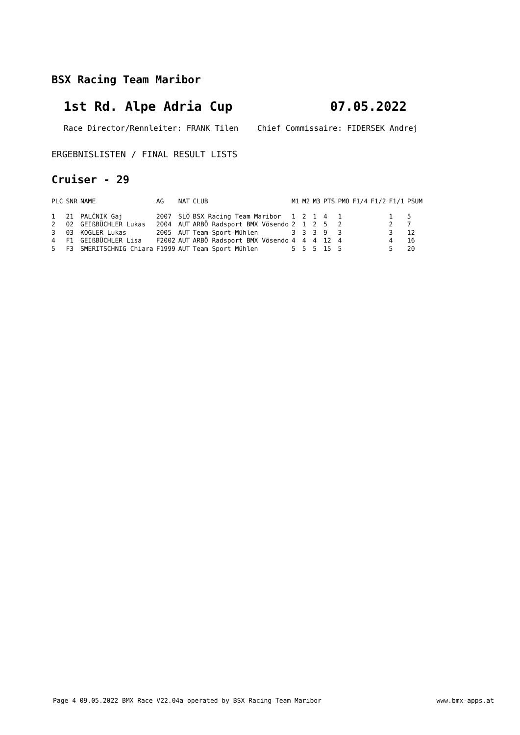BSX Racing Team Maribor
1st Rd. Alpe Adria Cup 07.05.2022
Race Director/Rennleiter: FRANK Tilen Chief Commissaire: FIDERSEK Andrej
ERGEBNISLISTEN / FINAL RESULT LISTS
Cruiser - 29
| PLC | SNR | NAME | AG | NAT | CLUB | M1 | M2 | M3 | PTS | PMO | F1/4 | F1/2 | F1/1 | PSUM |
| --- | --- | --- | --- | --- | --- | --- | --- | --- | --- | --- | --- | --- | --- | --- |
| 1 | 21 | PALČNIK Gaj | 2007 | SLO | BSX Racing Team Maribor | 1 | 2 | 1 | 4 | 1 | | | 1 | 5 |
| 2 | 02 | GEIßBÜCHLER Lukas | 2004 | AUT | ARBÖ Radsport BMX Vösendo | 2 | 1 | 2 | 5 | 2 | | | 2 | 7 |
| 3 | 03 | KOGLER Lukas | 2005 | AUT | Team-Sport-Mühlen | 3 | 3 | 3 | 9 | 3 | | | 3 | 12 |
| 4 | F1 | GEIßBÜCHLER Lisa | F2002 | AUT | ARBÖ Radsport BMX Vösendo | 4 | 4 | 4 | 12 | 4 | | | 4 | 16 |
| 5 | F3 | SMERITSCHNIG Chiara | F1999 | AUT | Team Sport Mühlen | 5 | 5 | 5 | 15 | 5 | | | 5 | 20 |
Page 4 09.05.2022 BMX Race V22.04a operated by BSX Racing Team Maribor www.bmx-apps.at